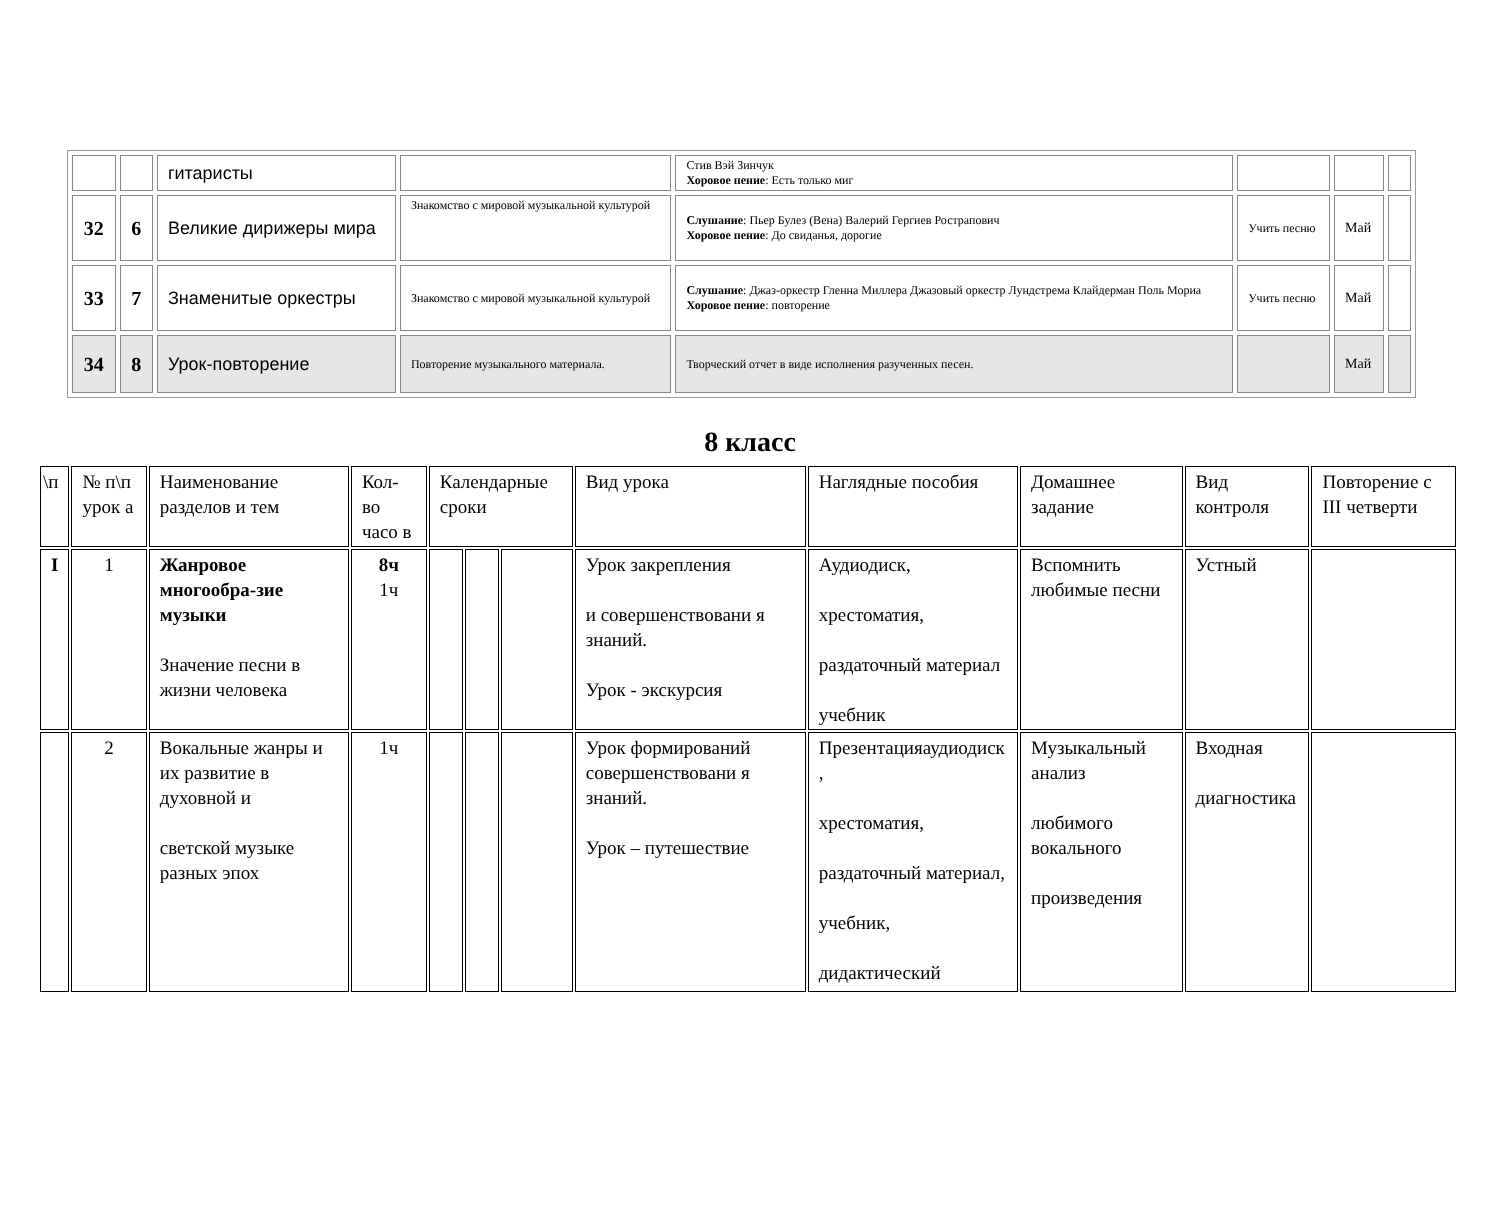| | | гитаристы | | Стив Вэй Зинчук Хоровое пение : Есть только миг | | | |
| 32 | 6 | Великие дирижеры мира | Знакомство с мировой музыкальной культурой | Слушание : Пьер Булез (Вена) Валерий Гергиев Рострапович Хоровое пение : До свиданья, дорогие | Учить песню | Май | |
| 33 | 7 | Знаменитые оркестры | Знакомство с мировой музыкальной культурой | Слушание : Джаз-оркестр Гленна Миллера Джазовый оркестр Лундстрема Клайдерман Поль Мориа Хоровое пение : повторение | Учить песню | Май | |
| 34 | 8 | Урок-повторение | Повторение музыкального материала. | Творческий отчет в виде исполнения разученных песен. | | Май | |
8 класс
| \п | № п\п урок а | Наименование разделов и тем | Кол-во часо в | Календарные сроки | | | Вид урока | Наглядные пособия | Домашнее задание | Вид контроля | Повторение с III четверти |
| I | 1 | Жанровое многообра-зие музыки Значение песни в жизни человека | 8ч 1ч | | | | Урок закрепления и совершенствовани я знаний. Урок - экскурсия | Аудиодиск, хрестоматия, раздаточный материал учебник | Вспомнить любимые песни | Устный | |
| | 2 | Вокальные жанры и их развитие в духовной и светской музыке разных эпох | 1ч | | | | Урок формирований совершенствовани я знаний. Урок – путешествие | Презентацияаудиодиск , хрестоматия, раздаточный материал, учебник, дидактический | Музыкальный анализ любимого вокального произведения | Входная диагностика | |